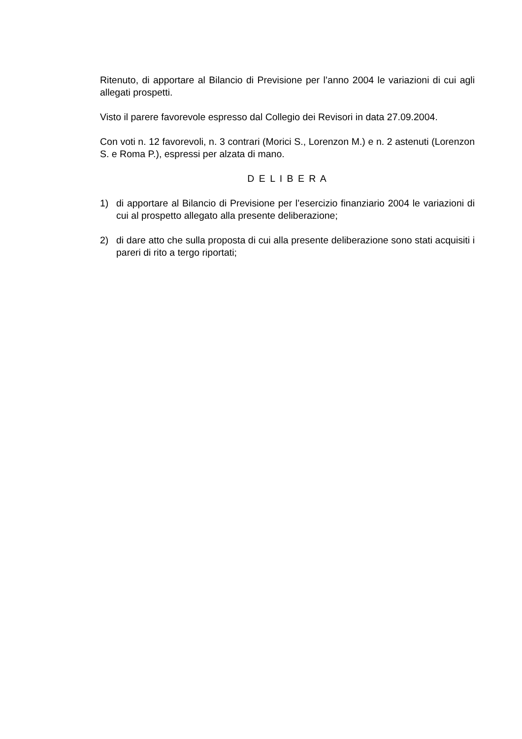Ritenuto, di apportare al Bilancio di Previsione per l’anno 2004 le variazioni di cui agli allegati prospetti.
Visto il parere favorevole espresso dal Collegio dei Revisori in data 27.09.2004.
Con voti n. 12 favorevoli, n. 3 contrari (Morici S., Lorenzon M.) e n. 2 astenuti (Lorenzon S. e Roma P.), espressi per alzata di mano.
D E L I B E R A
1) di apportare al Bilancio di Previsione per l’esercizio finanziario 2004 le variazioni di cui al prospetto allegato alla presente deliberazione;
2) di dare atto che sulla proposta di cui alla presente deliberazione sono stati acquisiti i pareri di rito a tergo riportati;